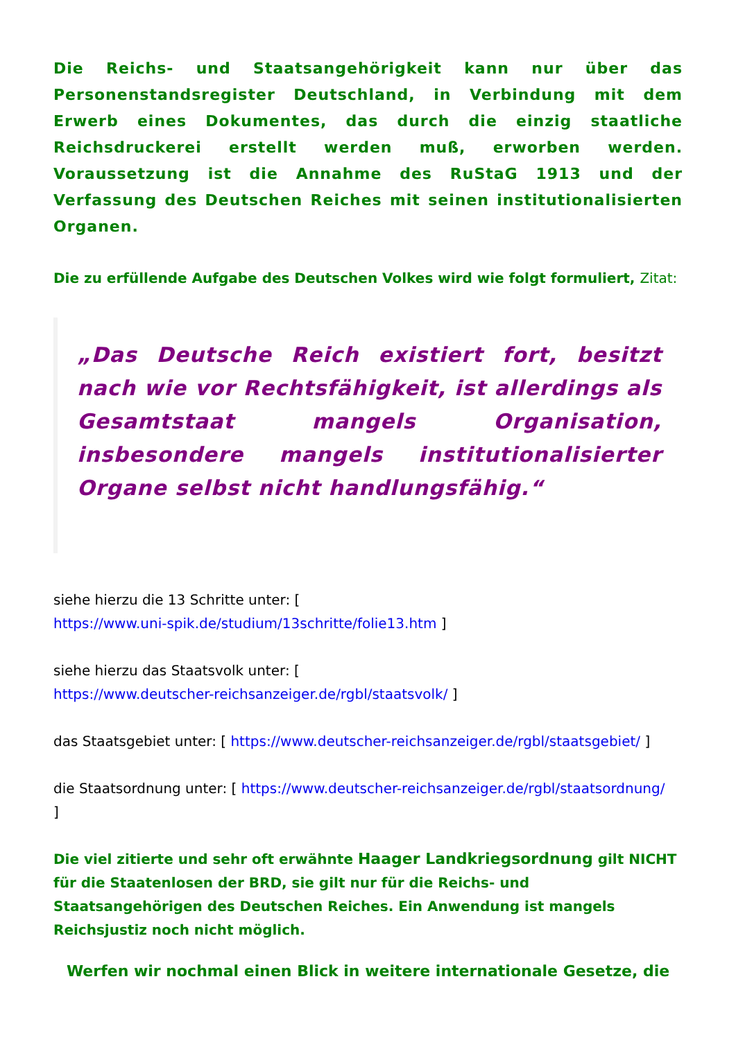Die Reichs- und Staatsangehörigkeit kann nur über das Personenstandsregister Deutschland, in Verbindung mit dem Erwerb eines Dokumentes, das durch die einzig staatliche Reichsdruckerei erstellt werden muß, erworben werden. Voraussetzung ist die Annahme des RuStaG 1913 und der Verfassung des Deutschen Reiches mit seinen institutionalisierten Organen.
Die zu erfüllende Aufgabe des Deutschen Volkes wird wie folgt formuliert, Zitat:
„Das Deutsche Reich existiert fort, besitzt nach wie vor Rechtsfähigkeit, ist allerdings als Gesamtstaat mangels Organisation, insbesondere mangels institutionalisierter Organe selbst nicht handlungsfähig.“
siehe hierzu die 13 Schritte unter: [
https://www.uni-spik.de/studium/13schritte/folie13.htm ]
siehe hierzu das Staatsvolk unter: [
https://www.deutscher-reichsanzeiger.de/rgbl/staatsvolk/ ]
das Staatsgebiet unter: [ https://www.deutscher-reichsanzeiger.de/rgbl/staatsgebiet/ ]
die Staatsordnung unter: [ https://www.deutscher-reichsanzeiger.de/rgbl/staatsordnung/
]
Die viel zitierte und sehr oft erwähnte Haager Landkriegsordnung gilt NICHT für die Staatenlosen der BRD, sie gilt nur für die Reichs- und Staatsangehörigen des Deutschen Reiches. Ein Anwendung ist mangels Reichsjustiz noch nicht möglich.
Werfen wir nochmal einen Blick in weitere internationale Gesetze, die